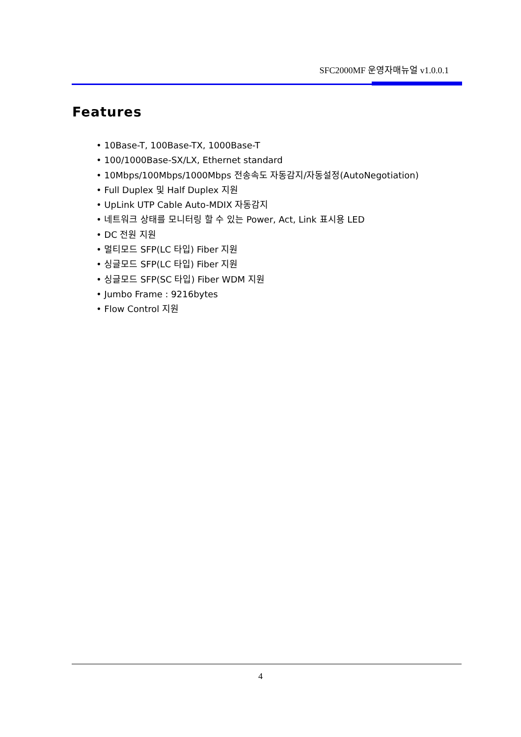SFC2000MF 운영자매뉴얼 v1.0.0.1
Features
• 10Base-T, 100Base-TX, 1000Base-T
• 100/1000Base-SX/LX, Ethernet standard
• 10Mbps/100Mbps/1000Mbps 전송속도 자동감지/자동설정(AutoNegotiation)
• Full Duplex 및 Half Duplex 지원
• UpLink UTP Cable Auto-MDIX 자동감지
• 네트워크 상태를 모니터링 할 수 있는 Power, Act, Link 표시용 LED
• DC 전원 지원
• 멀티모드 SFP(LC 타입) Fiber 지원
• 싱글모드 SFP(LC 타입) Fiber 지원
• 싱글모드 SFP(SC 타입) Fiber WDM 지원
• Jumbo Frame : 9216bytes
• Flow Control 지원
4